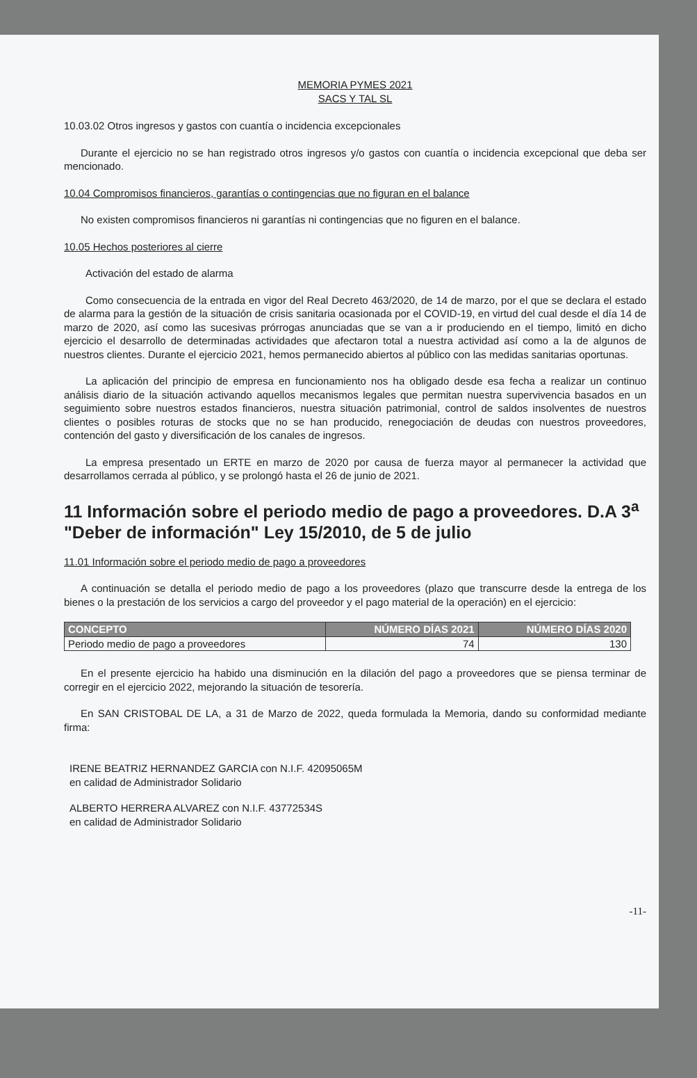MEMORIA PYMES 2021
SACS Y TAL SL
10.03.02 Otros ingresos y gastos con cuantía o incidencia excepcionales
Durante el ejercicio no se han registrado otros ingresos y/o gastos con cuantía o incidencia excepcional que deba ser mencionado.
10.04 Compromisos financieros, garantías o contingencias que no figuran en el balance
No existen compromisos financieros ni garantías ni contingencias que no figuren en el balance.
10.05 Hechos posteriores al cierre
Activación del estado de alarma
Como consecuencia de la entrada en vigor del Real Decreto 463/2020, de 14 de marzo, por el que se declara el estado de alarma para la gestión de la situación de crisis sanitaria ocasionada por el COVID-19, en virtud del cual desde el día 14 de marzo de 2020, así como las sucesivas prórrogas anunciadas que se van a ir produciendo en el tiempo, limitó en dicho ejercicio el desarrollo de determinadas actividades que afectaron total a nuestra actividad así como a la de algunos de nuestros clientes. Durante el ejercicio 2021, hemos permanecido abiertos al público con las medidas sanitarias oportunas.
La aplicación del principio de empresa en funcionamiento nos ha obligado desde esa fecha a realizar un continuo análisis diario de la situación activando aquellos mecanismos legales que permitan nuestra supervivencia basados en un seguimiento sobre nuestros estados financieros, nuestra situación patrimonial, control de saldos insolventes de nuestros clientes o posibles roturas de stocks que no se han producido, renegociación de deudas con nuestros proveedores, contención del gasto y diversificación de los canales de ingresos.
La empresa presentado un ERTE en marzo de 2020 por causa de fuerza mayor al permanecer la actividad que desarrollamos cerrada al público, y se prolongó hasta el 26 de junio de 2021.
11 Información sobre el periodo medio de pago a proveedores. D.A 3<sup>a</sup> "Deber de información" Ley 15/2010, de 5 de julio
11.01 Información sobre el periodo medio de pago a proveedores
A continuación se detalla el periodo medio de pago a los proveedores (plazo que transcurre desde la entrega de los bienes o la prestación de los servicios a cargo del proveedor y el pago material de la operación) en el ejercicio:
| CONCEPTO | NÚMERO DÍAS 2021 | NÚMERO DÍAS 2020 |
| --- | --- | --- |
| Periodo medio de pago a proveedores | 74 | 130 |
En el presente ejercicio ha habido una disminución en la dilación del pago a proveedores que se piensa terminar de corregir en el ejercicio 2022, mejorando la situación de tesorería.
En SAN CRISTOBAL DE LA, a 31 de Marzo de 2022, queda formulada la Memoria, dando su conformidad mediante firma:
IRENE BEATRIZ HERNANDEZ GARCIA con N.I.F. 42095065M
en calidad de Administrador Solidario
ALBERTO HERRERA ALVAREZ con N.I.F. 43772534S
en calidad de Administrador Solidario
-11-